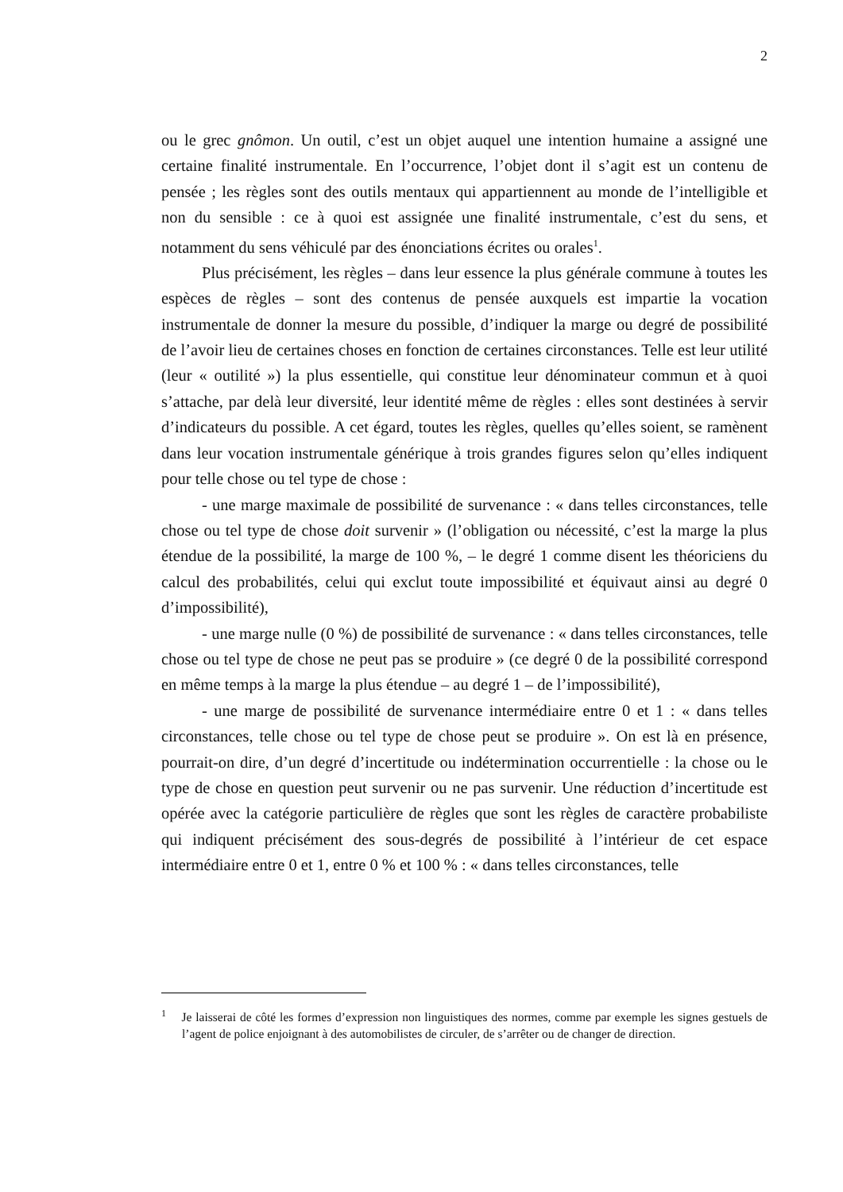2
ou le grec gnômon. Un outil, c’est un objet auquel une intention humaine a assigné une certaine finalité instrumentale. En l’occurrence, l’objet dont il s’agit est un contenu de pensée ; les règles sont des outils mentaux qui appartiennent au monde de l’intelligible et non du sensible : ce à quoi est assignée une finalité instrumentale, c’est du sens, et notamment du sens véhiculé par des énonciations écrites ou orales<sup>1</sup>.
Plus précisément, les règles – dans leur essence la plus générale commune à toutes les espèces de règles – sont des contenus de pensée auxquels est impartie la vocation instrumentale de donner la mesure du possible, d’indiquer la marge ou degré de possibilité de l’avoir lieu de certaines choses en fonction de certaines circonstances. Telle est leur utilité (leur « outilité ») la plus essentielle, qui constitue leur dénominateur commun et à quoi s’attache, par delà leur diversité, leur identité même de règles : elles sont destinées à servir d’indicateurs du possible. A cet égard, toutes les règles, quelles qu’elles soient, se ramènent dans leur vocation instrumentale générique à trois grandes figures selon qu’elles indiquent pour telle chose ou tel type de chose :
- une marge maximale de possibilité de survenance : « dans telles circonstances, telle chose ou tel type de chose doit survenir » (l’obligation ou nécessité, c’est la marge la plus étendue de la possibilité, la marge de 100 %, – le degré 1 comme disent les théoriciens du calcul des probabilités, celui qui exclut toute impossibilité et équivaut ainsi au degré 0 d’impossibilité),
- une marge nulle (0 %) de possibilité de survenance : « dans telles circonstances, telle chose ou tel type de chose ne peut pas se produire » (ce degré 0 de la possibilité correspond en même temps à la marge la plus étendue – au degré 1 – de l’impossibilité),
- une marge de possibilité de survenance intermédiaire entre 0 et 1 : « dans telles circonstances, telle chose ou tel type de chose peut se produire ». On est là en présence, pourrait-on dire, d’un degré d’incertitude ou indétermination occurrentielle : la chose ou le type de chose en question peut survenir ou ne pas survenir. Une réduction d’incertitude est opérée avec la catégorie particulière de règles que sont les règles de caractère probabiliste qui indiquent précisément des sous-degrés de possibilité à l’intérieur de cet espace intermédiaire entre 0 et 1, entre 0 % et 100 % : « dans telles circonstances, telle
<sup>1</sup> Je laisserai de côté les formes d’expression non linguistiques des normes, comme par exemple les signes gestuels de l’agent de police enjoignant à des automobilistes de circuler, de s’arrêter ou de changer de direction.